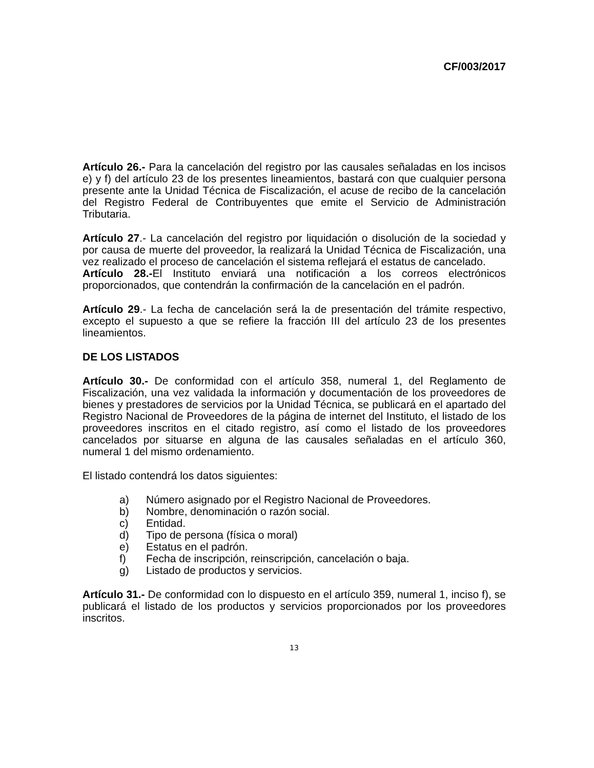CF/003/2017
Artículo 26.- Para la cancelación del registro por las causales señaladas en los incisos e) y f) del artículo 23 de los presentes lineamientos, bastará con que cualquier persona presente ante la Unidad Técnica de Fiscalización, el acuse de recibo de la cancelación del Registro Federal de Contribuyentes que emite el Servicio de Administración Tributaria.
Artículo 27.- La cancelación del registro por liquidación o disolución de la sociedad y por causa de muerte del proveedor, la realizará la Unidad Técnica de Fiscalización, una vez realizado el proceso de cancelación el sistema reflejará el estatus de cancelado.
Artículo 28.-El Instituto enviará una notificación a los correos electrónicos proporcionados, que contendrán la confirmación de la cancelación en el padrón.
Artículo 29.- La fecha de cancelación será la de presentación del trámite respectivo, excepto el supuesto a que se refiere la fracción III del artículo 23 de los presentes lineamientos.
DE LOS LISTADOS
Artículo 30.- De conformidad con el artículo 358, numeral 1, del Reglamento de Fiscalización, una vez validada la información y documentación de los proveedores de bienes y prestadores de servicios por la Unidad Técnica, se publicará en el apartado del Registro Nacional de Proveedores de la página de internet del Instituto, el listado de los proveedores inscritos en el citado registro, así como el listado de los proveedores cancelados por situarse en alguna de las causales señaladas en el artículo 360, numeral 1 del mismo ordenamiento.
El listado contendrá los datos siguientes:
a) Número asignado por el Registro Nacional de Proveedores.
b) Nombre, denominación o razón social.
c) Entidad.
d) Tipo de persona (física o moral)
e) Estatus en el padrón.
f) Fecha de inscripción, reinscripción, cancelación o baja.
g) Listado de productos y servicios.
Artículo 31.- De conformidad con lo dispuesto en el artículo 359, numeral 1, inciso f), se publicará el listado de los productos y servicios proporcionados por los proveedores inscritos.
13